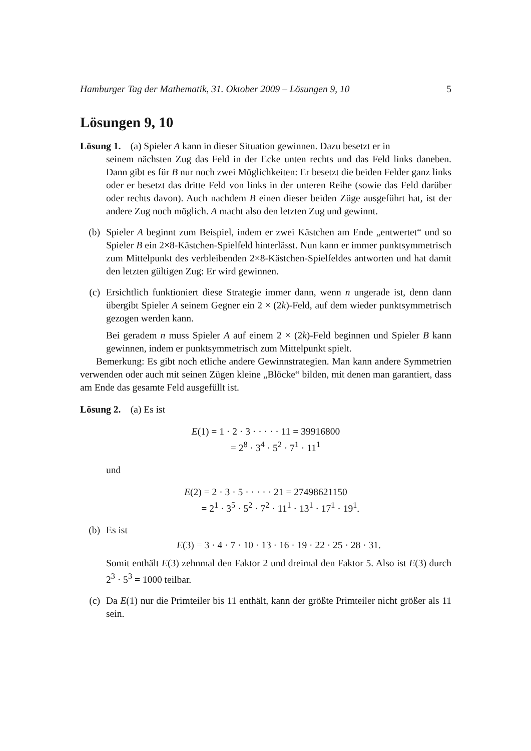Hamburger Tag der Mathematik, 31. Oktober 2009 – Lösungen 9, 10 5
Lösungen 9, 10
Lösung 1. (a) Spieler A kann in dieser Situation gewinnen. Dazu besetzt er in
seinem nächsten Zug das Feld in der Ecke unten rechts und das Feld links daneben. Dann gibt es für B nur noch zwei Möglichkeiten: Er besetzt die beiden Felder ganz links oder er besetzt das dritte Feld von links in der unteren Reihe (sowie das Feld darüber oder rechts davon). Auch nachdem B einen dieser beiden Züge ausgeführt hat, ist der andere Zug noch möglich. A macht also den letzten Zug und gewinnt.
(b) Spieler A beginnt zum Beispiel, indem er zwei Kästchen am Ende „entwertet“ und so Spieler B ein 2×8-Kästchen-Spielfeld hinterlässt. Nun kann er immer punktsymmetrisch zum Mittelpunkt des verbleibenden 2×8-Kästchen-Spielfeldes antworten und hat damit den letzten gültigen Zug: Er wird gewinnen.
(c) Ersichtlich funktioniert diese Strategie immer dann, wenn n ungerade ist, denn dann übergibt Spieler A seinem Gegner ein 2 × (2k)-Feld, auf dem wieder punktsymmetrisch gezogen werden kann.
Bei geradem n muss Spieler A auf einem 2 × (2k)-Feld beginnen und Spieler B kann gewinnen, indem er punktsymmetrisch zum Mittelpunkt spielt.
Bemerkung: Es gibt noch etliche andere Gewinnstrategien. Man kann andere Symmetrien verwenden oder auch mit seinen Zügen kleine „Blöcke“ bilden, mit denen man garantiert, dass am Ende das gesamte Feld ausgefüllt ist.
Lösung 2. (a) Es ist
E(1) = 1 · 2 · 3 · · · · · 11 = 39916800
= 2<sup>8</sup> · 3<sup>4</sup> · 5<sup>2</sup> · 7<sup>1</sup> · 11<sup>1</sup>
und
E(2) = 2 · 3 · 5 · · · · · 21 = 27498621150
= 2<sup>1</sup> · 3<sup>5</sup> · 5<sup>2</sup> · 7<sup>2</sup> · 11<sup>1</sup> · 13<sup>1</sup> · 17<sup>1</sup> · 19<sup>1</sup>.
(b) Es ist
E(3) = 3 · 4 · 7 · 10 · 13 · 16 · 19 · 22 · 25 · 28 · 31.
Somit enthält E(3) zehnmal den Faktor 2 und dreimal den Faktor 5. Also ist E(3) durch 2<sup>3</sup> · 5<sup>3</sup> = 1000 teilbar.
(c) Da E(1) nur die Primteiler bis 11 enthält, kann der größte Primteiler nicht größer als 11 sein.